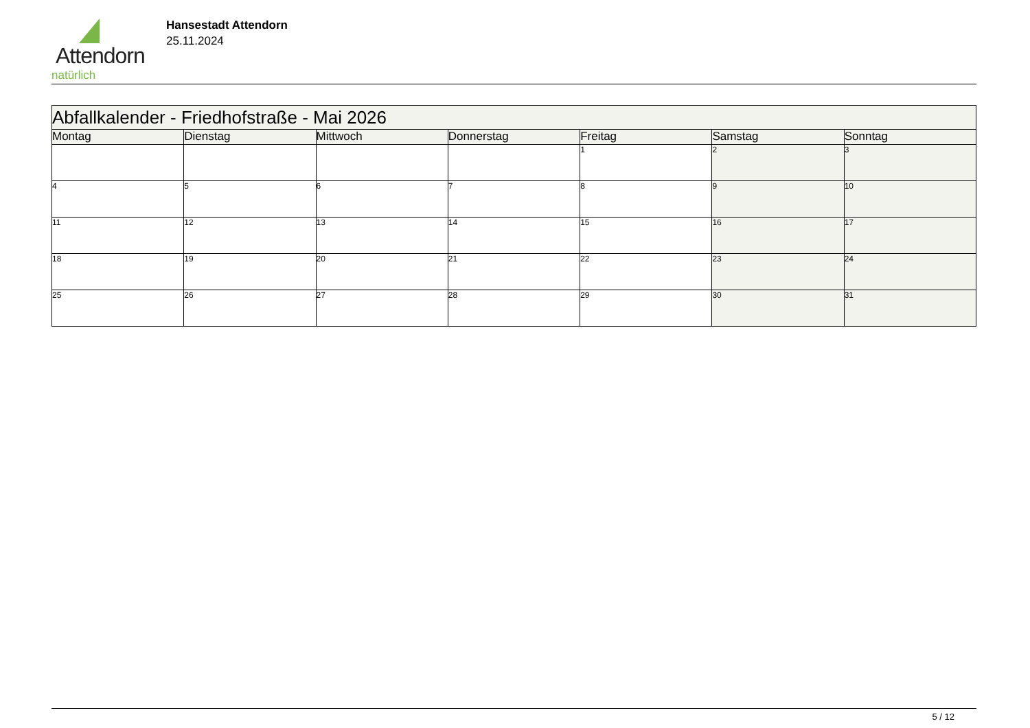Attendorn
natürlich
Hansestadt Attendorn
25.11.2024
| Abfallkalender - Friedhofstraße - Mai 2026 | | | | | | |
| Montag | Dienstag | Mittwoch | Donnerstag | Freitag | Samstag | Sonntag |
| | | | | 1 | 2 | 3 |
| 4 | 5 | 6 | 7 | 8 | 9 | 10 |
| 11 | 12 | 13 | 14 | 15 | 16 | 17 |
| 18 | 19 | 20 | 21 | 22 | 23 | 24 |
| 25 | 26 | 27 | 28 | 29 | 30 | 31 |
5 / 12